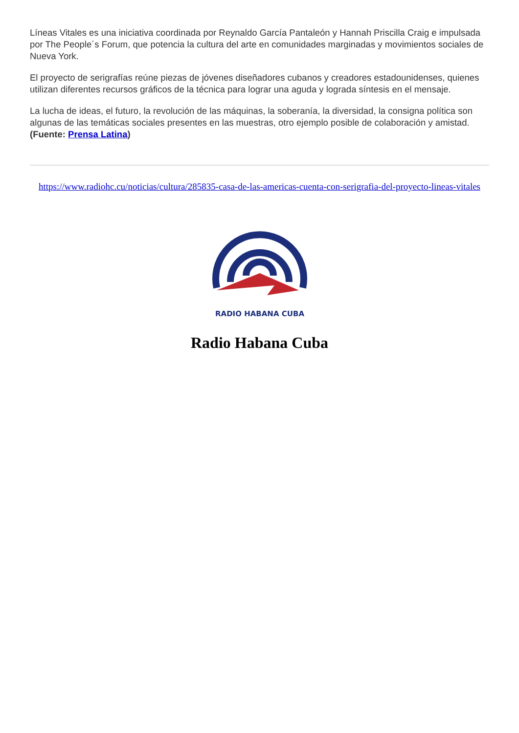Líneas Vitales es una iniciativa coordinada por Reynaldo García Pantaleón y Hannah Priscilla Craig e impulsada por The People´s Forum, que potencia la cultura del arte en comunidades marginadas y movimientos sociales de Nueva York.
El proyecto de serigrafías reúne piezas de jóvenes diseñadores cubanos y creadores estadounidenses, quienes utilizan diferentes recursos gráficos de la técnica para lograr una aguda y lograda síntesis en el mensaje.
La lucha de ideas, el futuro, la revolución de las máquinas, la soberanía, la diversidad, la consigna política son algunas de las temáticas sociales presentes en las muestras, otro ejemplo posible de colaboración y amistad. (Fuente: Prensa Latina)
https://www.radiohc.cu/noticias/cultura/285835-casa-de-las-americas-cuenta-con-serigrafia-del-proyecto-lineas-vitales
RADIO HABANA CUBA
Radio Habana Cuba